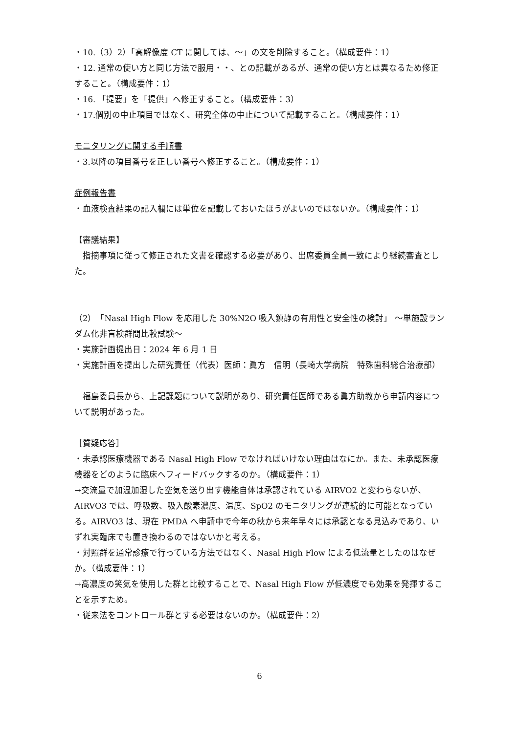・10.（3）2）「高解像度 CT に関しては、～」の文を削除すること。（構成要件：1）
・12. 通常の使い方と同じ方法で服用・・、との記載があるが、通常の使い方とは異なるため修正すること。（構成要件：1）
・16. 「提要」を「提供」へ修正すること。（構成要件：3）
・17.個別の中止項目ではなく、研究全体の中止について記載すること。（構成要件：1）
モニタリングに関する手順書
・3.以降の項目番号を正しい番号へ修正すること。（構成要件：1）
症例報告書
・血液検査結果の記入欄には単位を記載しておいたほうがよいのではないか。（構成要件：1）
【審議結果】
　指摘事項に従って修正された文書を確認する必要があり、出席委員全員一致により継続審査とした。
（2）「Nasal High Flow を応用した 30%N2O 吸入鎮静の有用性と安全性の検討」 ～単施設ランダム化非盲検群間比較試験～
・実施計画提出日：2024 年 6 月 1 日
・実施計画を提出した研究責任（代表）医師：眞方　信明（長崎大学病院　特殊歯科総合治療部）
　福島委員長から、上記課題について説明があり、研究責任医師である眞方助教から申請内容について説明があった。
［質疑応答］
・未承認医療機器である Nasal High Flow でなければいけない理由はなにか。また、未承認医療機器をどのように臨床へフィードバックするのか。（構成要件：1）
→交流量で加温加湿した空気を送り出す機能自体は承認されている AIRVO2 と変わらないが、AIRVO3 では、呼吸数、吸入酸素濃度、温度、SpO2 のモニタリングが連続的に可能となっている。AIRVO3 は、現在 PMDA へ申請中で今年の秋から来年早々には承認となる見込みであり、いずれ実臨床でも置き換わるのではないかと考える。
・対照群を通常診療で行っている方法ではなく、Nasal High Flow による低流量としたのはなぜか。（構成要件：1）
→高濃度の笑気を使用した群と比較することで、Nasal High Flow が低濃度でも効果を発揮することを示すため。
・従来法をコントロール群とする必要はないのか。（構成要件：2）
6